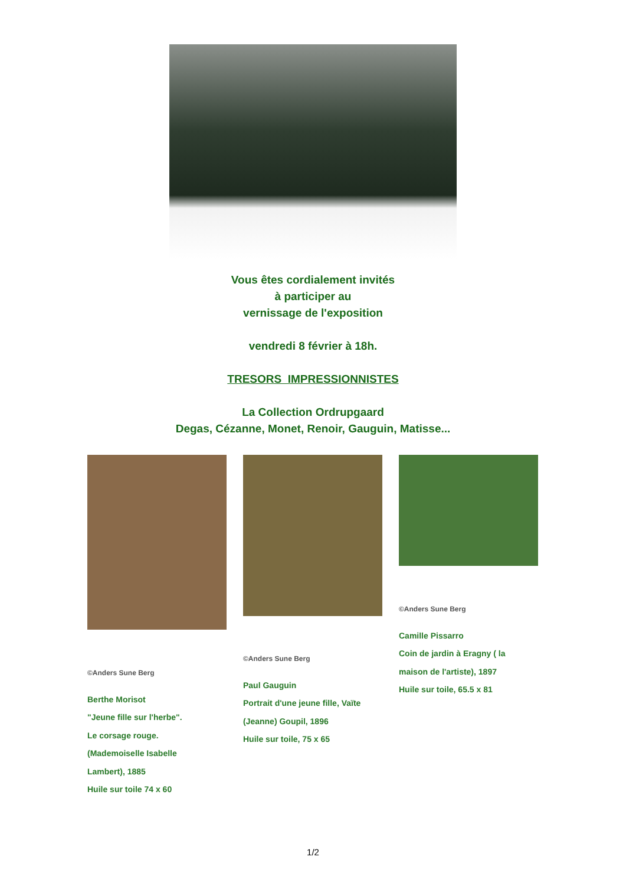Vous êtes cordialement invités
à participer au
vernissage de l'exposition
vendredi 8 février à 18h.
TRESORS IMPRESSIONNISTES
La Collection Ordrupgaard
Degas, Cézanne, Monet, Renoir, Gauguin, Matisse...
©Anders Sune Berg
Berthe Morisot
"Jeune fille sur l'herbe".
Le corsage rouge.
(Mademoiselle Isabelle
Lambert), 1885
Huile sur toile 74 x 60
©Anders Sune Berg
Paul Gauguin
Portrait d'une jeune fille, Vaïte
(Jeanne) Goupil, 1896
Huile sur toile, 75 x 65
©Anders Sune Berg
Camille Pissarro
Coin de jardin à Eragny ( la
maison de l'artiste), 1897
Huile sur toile, 65.5 x 81
1/2